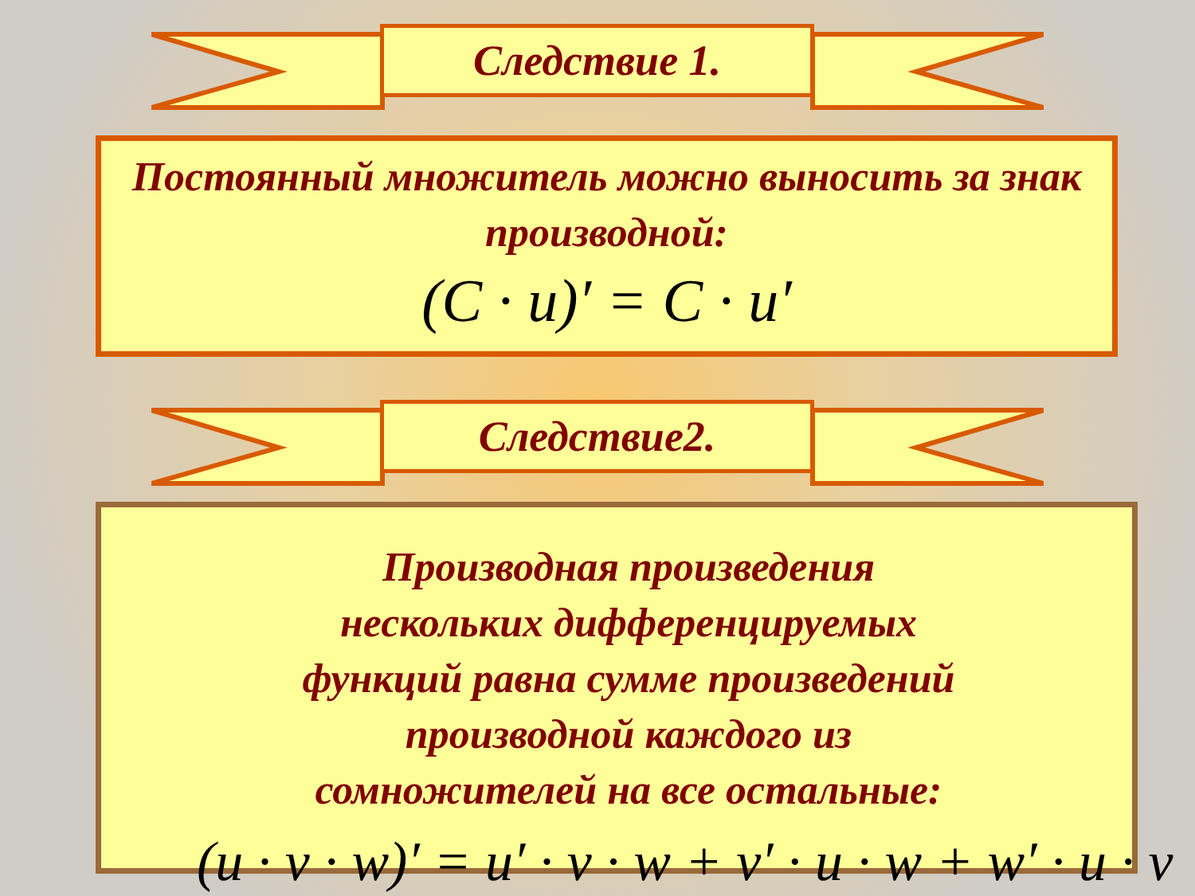Следствие 1.
Постоянный множитель можно выносить за знак производной:
(C · u)′ = C · u′
Следствие2.
Производная произведения нескольких дифференцируемых функций равна сумме произведений производной каждого из сомножителей на все остальные:
(u · v · w)′ = u′ · v · w + v′ · u · w + w′ · u · v